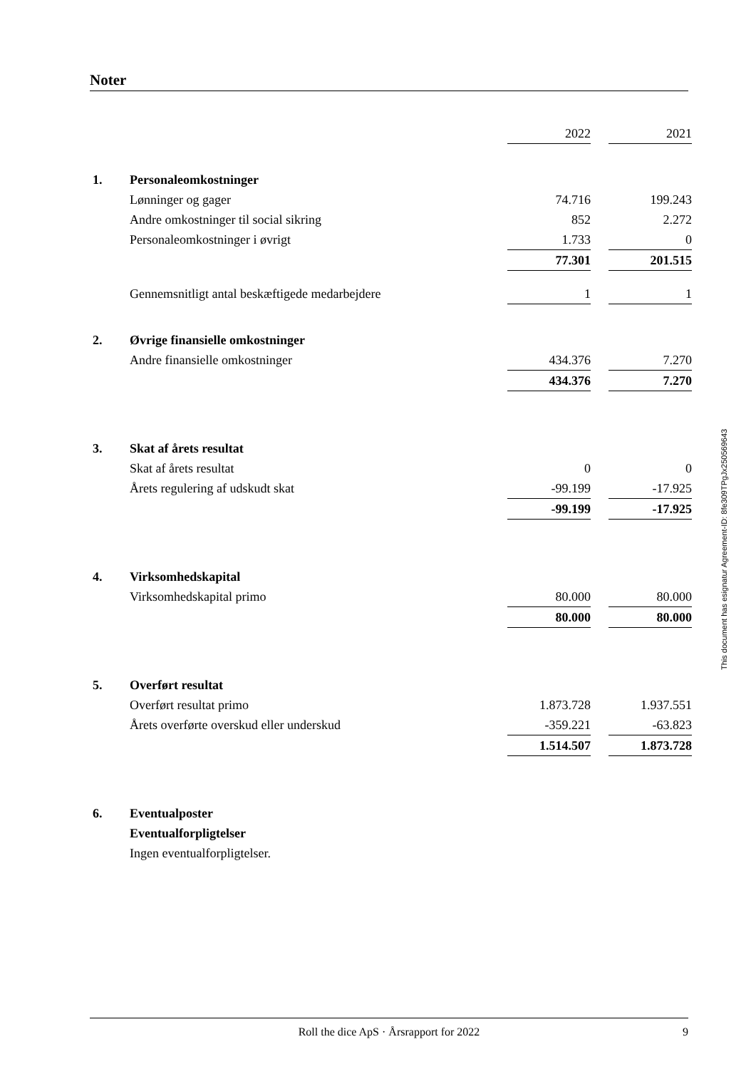Noter
| | | 2022 | | 2021 |
| 1. | Personaleomkostninger | | | |
| | Lønninger og gager | 74.716 | | 199.243 |
| | Andre omkostninger til social sikring | 852 | | 2.272 |
| | Personaleomkostninger i øvrigt | 1.733 | | 0 |
| | | 77.301 | | 201.515 |
| | Gennemsnitligt antal beskæftigede medarbejdere | 1 | | 1 |
| 2. | Øvrige finansielle omkostninger | | | |
| | Andre finansielle omkostninger | 434.376 | | 7.270 |
| | | 434.376 | | 7.270 |
| 3. | Skat af årets resultat | | | |
| | Skat af årets resultat | 0 | | 0 |
| | Årets regulering af udskudt skat | -99.199 | | -17.925 |
| | | -99.199 | | -17.925 |
| 4. | Virksomhedskapital | | | |
| | Virksomhedskapital primo | 80.000 | | 80.000 |
| | | 80.000 | | 80.000 |
| 5. | Overført resultat | | | |
| | Overført resultat primo | 1.873.728 | | 1.937.551 |
| | Årets overførte overskud eller underskud | -359.221 | | -63.823 |
| | | 1.514.507 | | 1.873.728 |
| 6. | Eventualposter | | | |
| | Eventualforpligtelser | | | |
| | Ingen eventualforpligtelser. | | | |
This document has esignatur Agreement-ID: 8fe309TPgJx250569643
Roll the dice ApS · Årsrapport for 2022 9